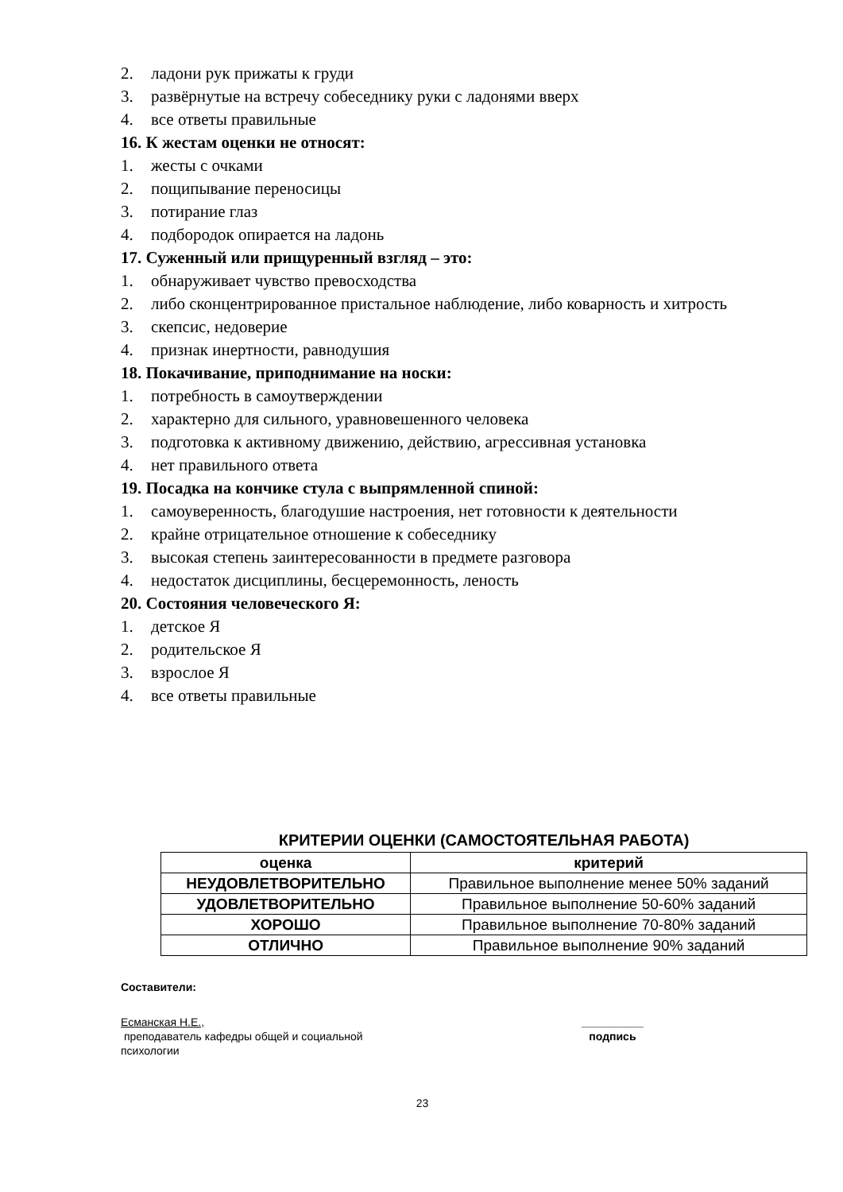2. ладони рук прижаты к груди
3. развёрнутые на встречу собеседнику руки с ладонями вверх
4. все ответы правильные
16. К жестам оценки не относят:
1. жесты с очками
2. пощипывание переносицы
3. потирание глаз
4. подбородок опирается на ладонь
17. Суженный или прищуренный взгляд – это:
1. обнаруживает чувство превосходства
2. либо сконцентрированное пристальное наблюдение, либо коварность и хитрость
3. скепсис, недоверие
4. признак инертности, равнодушия
18. Покачивание, приподнимание на носки:
1. потребность в самоутверждении
2. характерно для сильного, уравновешенного человека
3. подготовка к активному движению, действию, агрессивная установка
4. нет правильного ответа
19. Посадка на кончике стула с выпрямленной спиной:
1. самоуверенность, благодушие настроения, нет готовности к деятельности
2. крайне отрицательное отношение к собеседнику
3. высокая степень заинтересованности в предмете разговора
4. недостаток дисциплины, бесцеремонность, леность
20. Состояния человеческого Я:
1. детское Я
2. родительское Я
3. взрослое Я
4. все ответы правильные
КРИТЕРИИ ОЦЕНКИ (САМОСТОЯТЕЛЬНАЯ РАБОТА)
| оценка | критерий |
| --- | --- |
| НЕУДОВЛЕТВОРИТЕЛЬНО | Правильное выполнение менее 50% заданий |
| УДОВЛЕТВОРИТЕЛЬНО | Правильное выполнение 50-60% заданий |
| ХОРОШО | Правильное выполнение 70-80% заданий |
| ОТЛИЧНО | Правильное выполнение 90% заданий |
Составители:
Есманская Н.Е.,
преподаватель кафедры общей и социальной
психологии
__________
подпись
23